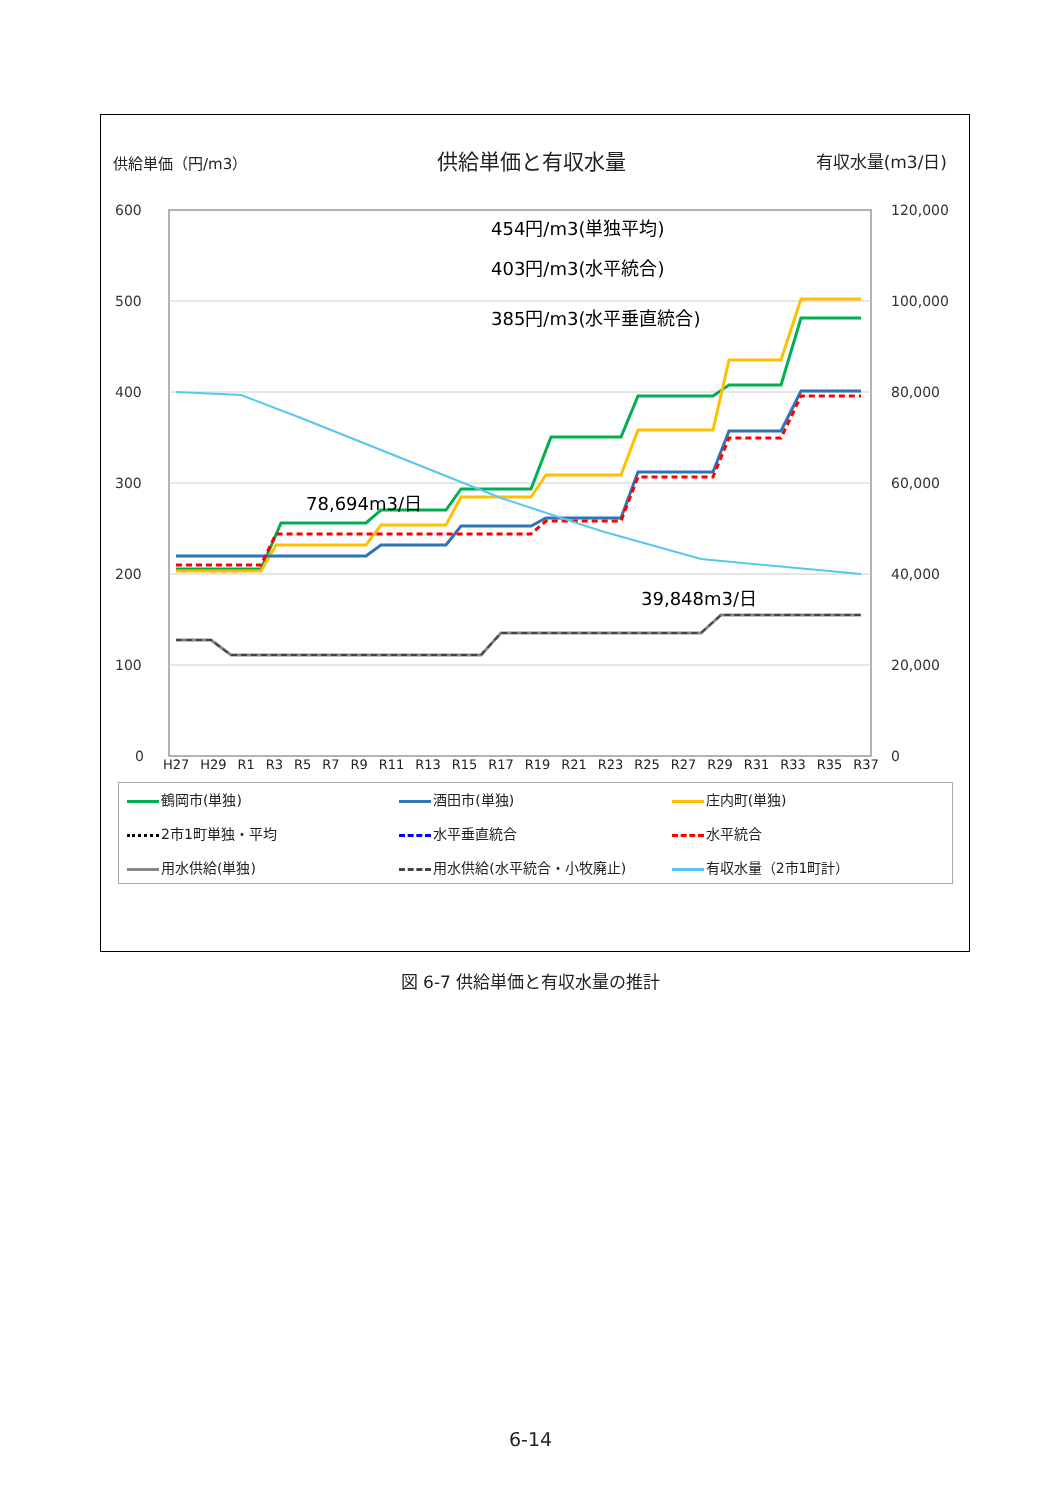供給単価（円/m3） 供給単価と有収水量 有収水量(m3/日)
600
500
400
300
200
100
0
120,000
100,000
80,000
60,000
40,000
20,000
0
78,694m3/日
39,848m3/日
454円/m3(単独平均)
403円/m3(水平統合)
385円/m3(水平垂直統合)
H27 H29 R1 R3 R5 R7 R9 R11 R13 R15 R17 R19 R21 R23 R25 R27 R29 R31 R33 R35 R37
鶴岡市(単独) 酒田市(単独) 庄内町(単独) 2市1町単独・平均 水平垂直統合 水平統合 用水供給(単独) 用水供給(水平統合・小牧廃止) 有収水量（2市1町計）
図 6-7 供給単価と有収水量の推計
6-14